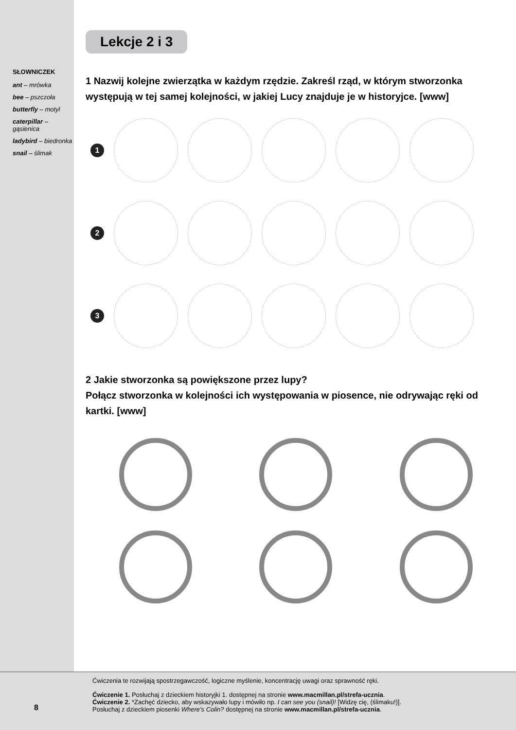SŁOWNICZEK
ant – mrówka
bee – pszczoła
butterfly – motyl
caterpillar – gąsienica
ladybird – biedronka
snail – ślimak
Lekcje 2 i 3
1 Nazwij kolejne zwierzątka w każdym rzędzie. Zakreśl rząd, w którym stworzonka występują w tej samej kolejności, w jakiej Lucy znajduje je w historyjce. [www]
1
2
3
2 Jakie stworzonka są powiększone przez lupy?
Połącz stworzonka w kolejności ich występowania w piosence, nie odrywając ręki od kartki. [www]
Ćwiczenia te rozwijają spostrzegawczość, logiczne myślenie, koncentrację uwagi oraz sprawność ręki.
Ćwiczenie 1. Posłuchaj z dzieckiem historyjki 1. dostępnej na stronie www.macmillan.pl/strefa-ucznia.
Ćwiczenie 2. *Zachęć dziecko, aby wskazywało lupy i mówiło np. I can see you (snail)! [Widzę cię, (ślimaku!)].
Posłuchaj z dzieckiem piosenki Where's Colin? dostępnej na stronie www.macmillan.pl/strefa-ucznia.
8